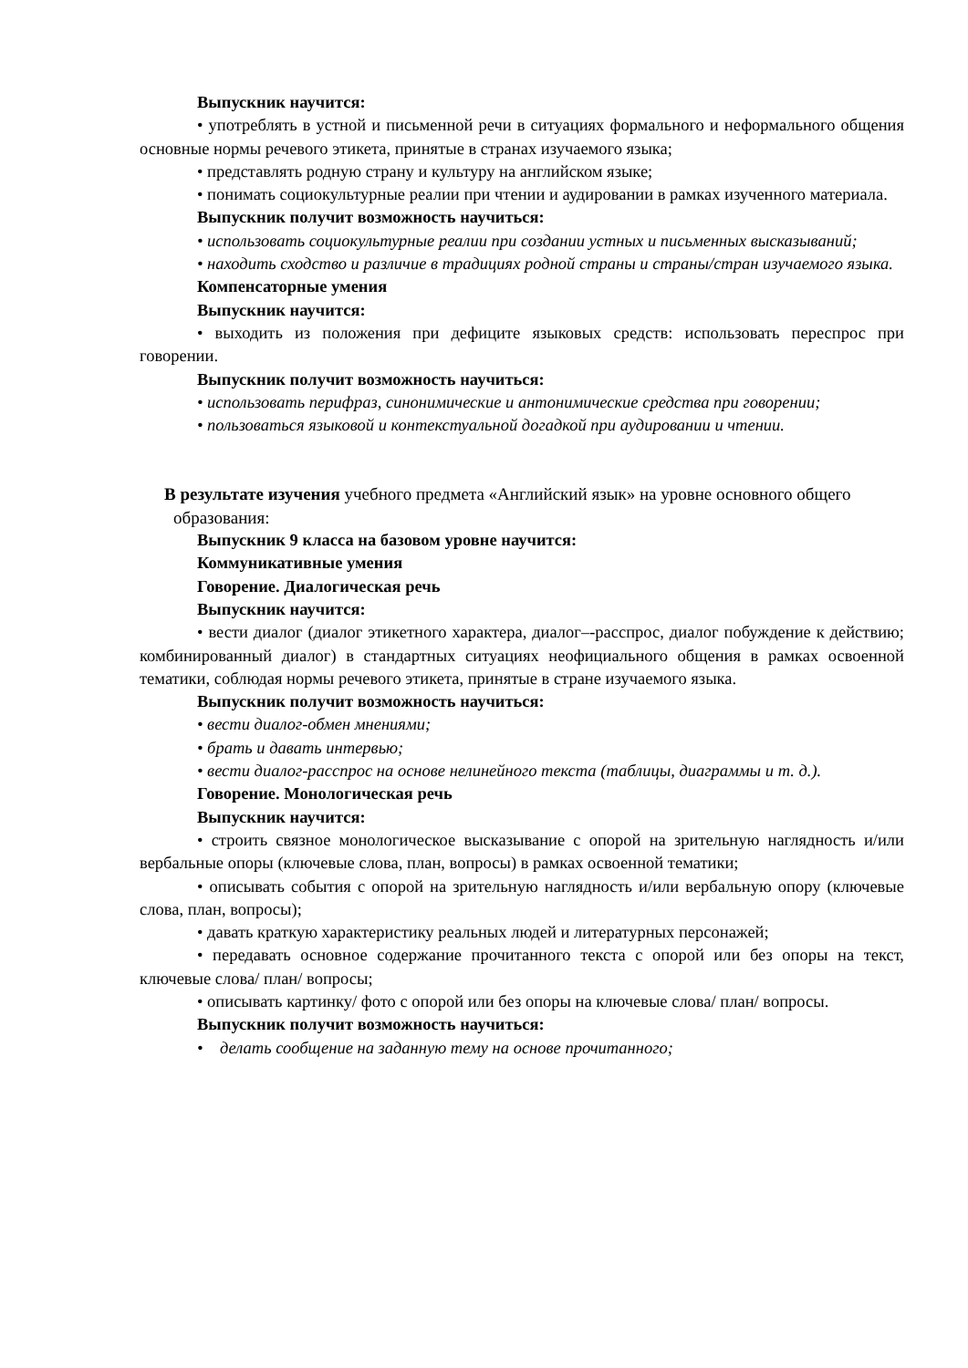Выпускник научится:
• употреблять в устной и письменной речи в ситуациях формального и неформального общения основные нормы речевого этикета, принятые в странах изучаемого языка;
• представлять родную страну и культуру на английском языке;
• понимать социокультурные реалии при чтении и аудировании в рамках изученного материала.
Выпускник получит возможность научиться:
• использовать социокультурные реалии при создании устных и письменных высказываний;
• находить сходство и различие в традициях родной страны и страны/стран изучаемого языка.
Компенсаторные умения
Выпускник научится:
• выходить из положения при дефиците языковых средств: использовать переспрос при говорении.
Выпускник получит возможность научиться:
• использовать перифраз, синонимические и антонимические средства при говорении;
• пользоваться языковой и контекстуальной догадкой при аудировании и чтении.
В результате изучения учебного предмета «Английский язык» на уровне основного общего образования:
Выпускник 9 класса на базовом уровне научится:
Коммуникативные умения
Говорение. Диалогическая речь
Выпускник научится:
• вести диалог (диалог этикетного характера, диалог–-расспрос, диалог побуждение к действию; комбинированный диалог) в стандартных ситуациях неофициального общения в рамках освоенной тематики, соблюдая нормы речевого этикета, принятые в стране изучаемого языка.
Выпускник получит возможность научиться:
• вести диалог-обмен мнениями;
• брать и давать интервью;
• вести диалог-расспрос на основе нелинейного текста (таблицы, диаграммы и т. д.).
Говорение. Монологическая речь
Выпускник научится:
• строить связное монологическое высказывание с опорой на зрительную наглядность и/или вербальные опоры (ключевые слова, план, вопросы) в рамках освоенной тематики;
• описывать события с опорой на зрительную наглядность и/или вербальную опору (ключевые слова, план, вопросы);
• давать краткую характеристику реальных людей и литературных персонажей;
• передавать основное содержание прочитанного текста с опорой или без опоры на текст, ключевые слова/ план/ вопросы;
• описывать картинку/ фото с опорой или без опоры на ключевые слова/ план/ вопросы.
Выпускник получит возможность научиться:
• делать сообщение на заданную тему на основе прочитанного;